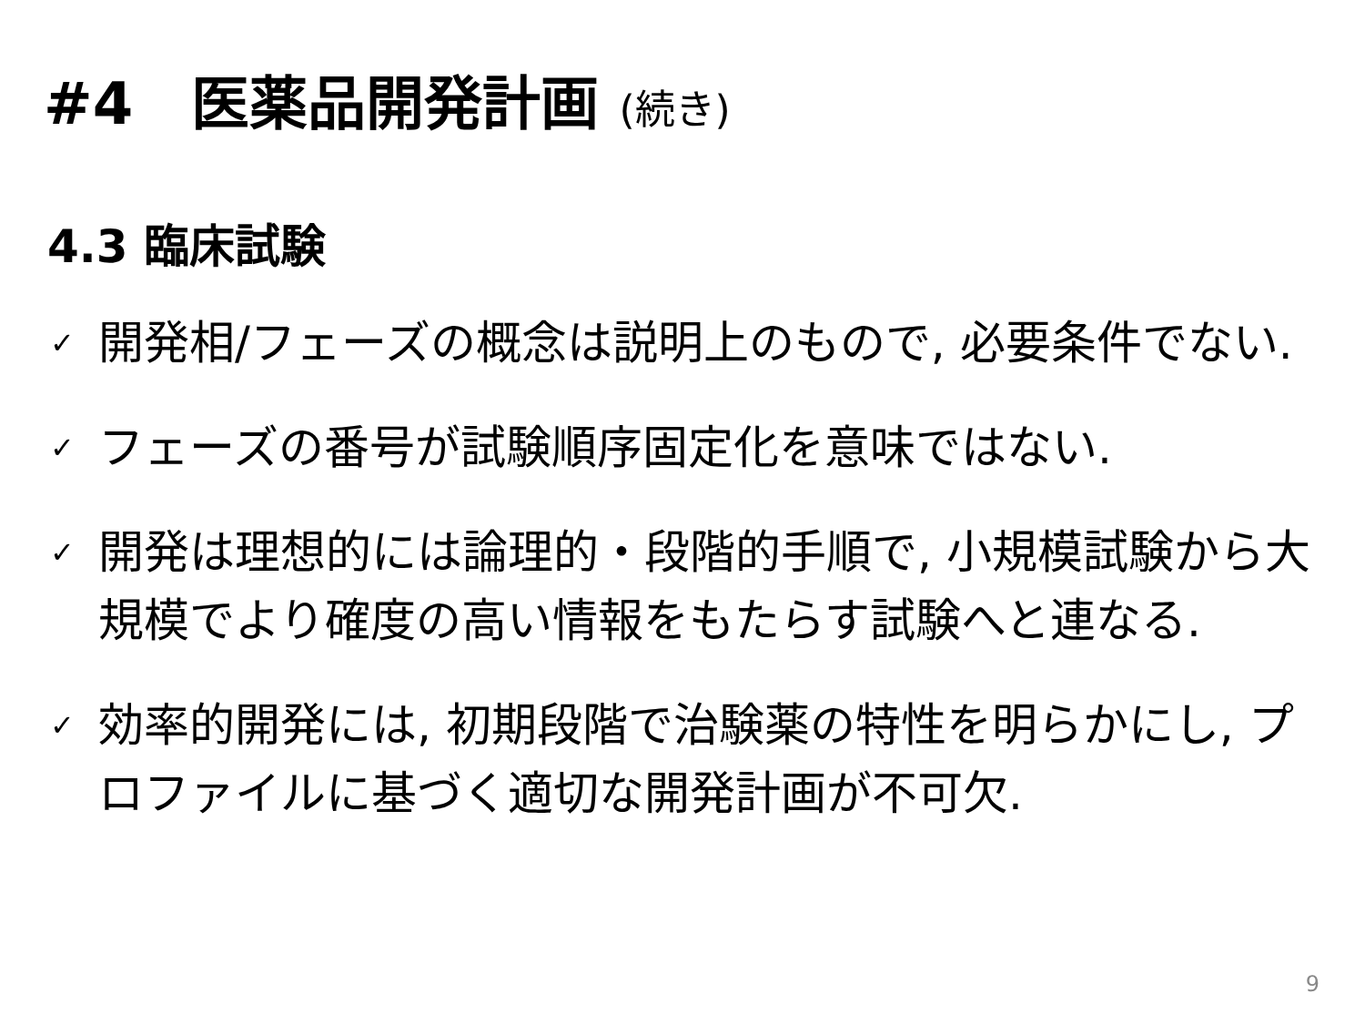#4　医薬品開発計画 (続き)
4.3 臨床試験
✓
開発相/フェーズの概念は説明上のもので, 必要条件でない.
✓
フェーズの番号が試験順序固定化を意味ではない.
✓
開発は理想的には論理的・段階的手順で, 小規模試験から大規模でより確度の高い情報をもたらす試験へと連なる.
✓
効率的開発には, 初期段階で治験薬の特性を明らかにし, プロファイルに基づく適切な開発計画が不可欠.
9